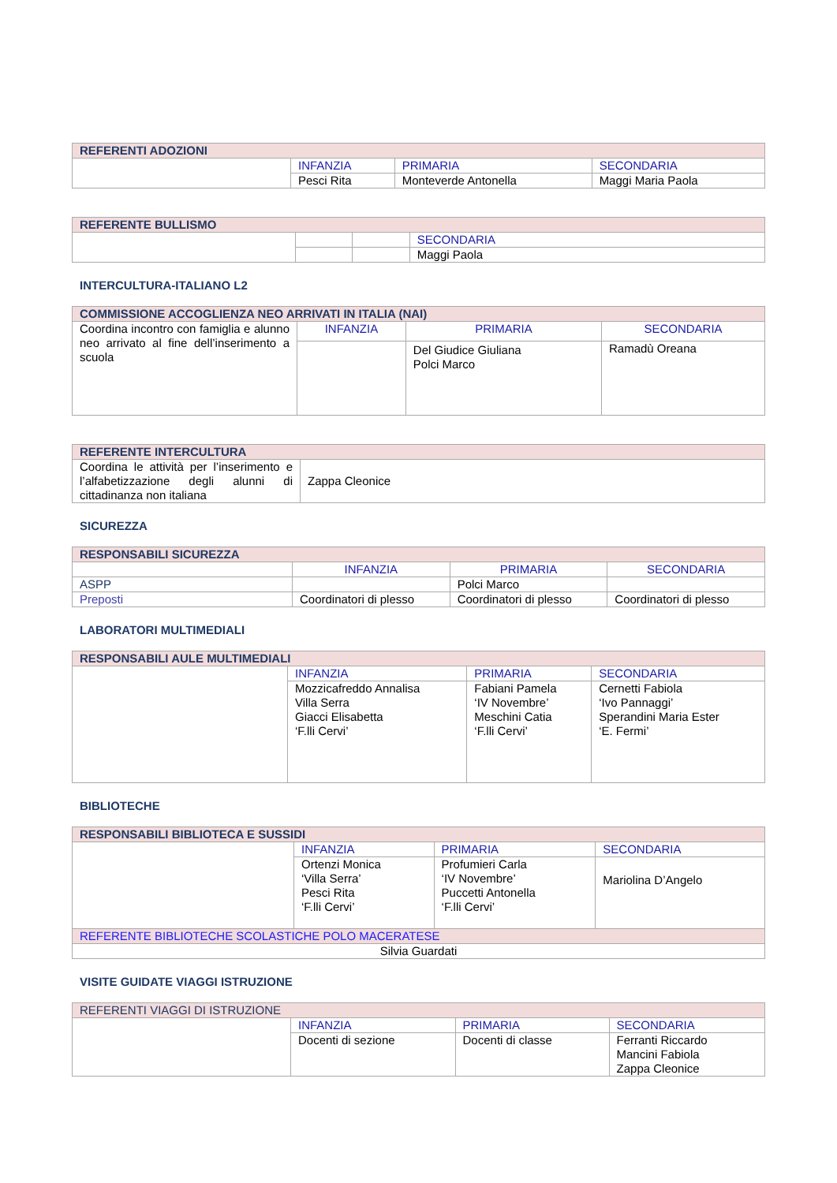| REFERENTI ADOZIONI | | | |
| --- | --- | --- | --- |
| | INFANZIA | PRIMARIA | SECONDARIA |
| | Pesci Rita | Monteverde Antonella | Maggi Maria Paola |
| REFERENTE BULLISMO | | | |
| --- | --- | --- | --- |
| | | | SECONDARIA |
| | | | Maggi Paola |
INTERCULTURA-ITALIANO L2
| COMMISSIONE ACCOGLIENZA NEO ARRIVATI IN ITALIA (NAI) | | | |
| --- | --- | --- | --- |
| Coordina incontro con famiglia e alunno neo arrivato al fine dell’inserimento a scuola | INFANZIA | PRIMARIA | SECONDARIA |
| | | Del Giudice Giuliana Polci Marco | Ramadù Oreana |
| REFERENTE INTERCULTURA | |
| --- | --- |
| Coordina le attività per l’inserimento e l’alfabetizzazione degli alunni di cittadinanza non italiana | Zappa Cleonice |
SICUREZZA
| RESPONSABILI SICUREZZA | | | |
| --- | --- | --- | --- |
| | INFANZIA | PRIMARIA | SECONDARIA |
| ASPP | | Polci Marco | |
| Preposti | Coordinatori di plesso | Coordinatori di plesso | Coordinatori di plesso |
LABORATORI MULTIMEDIALI
| RESPONSABILI AULE MULTIMEDIALI | | | |
| --- | --- | --- | --- |
| | INFANZIA | PRIMARIA | SECONDARIA |
| | Mozzicafreddo Annalisa Villa Serra Giacci Elisabetta ‘F.lli Cervi’ | Fabiani Pamela ‘IV Novembre’ Meschini Catia ‘F.lli Cervi’ | Cernetti Fabiola ‘Ivo Pannaggi’ Sperandini Maria Ester ‘E. Fermi’ |
BIBLIOTECHE
| RESPONSABILI BIBLIOTECA E SUSSIDI | | | |
| --- | --- | --- | --- |
| | INFANZIA | PRIMARIA | SECONDARIA |
| | Ortenzi Monica ‘Villa Serra’ Pesci Rita ‘F.lli Cervi’ | Profumieri Carla ‘IV Novembre’ Puccetti Antonella ‘F.lli Cervi’ | Mariolina D’Angelo |
| REFERENTE BIBLIOTECHE SCOLASTICHE POLO MACERATESE | | | |
| Silvia Guardati | | | |
VISITE GUIDATE VIAGGI ISTRUZIONE
| REFERENTI VIAGGI DI ISTRUZIONE | | | |
| --- | --- | --- | --- |
| | INFANZIA | PRIMARIA | SECONDARIA |
| | Docenti di sezione | Docenti di classe | Ferranti Riccardo Mancini Fabiola Zappa Cleonice |